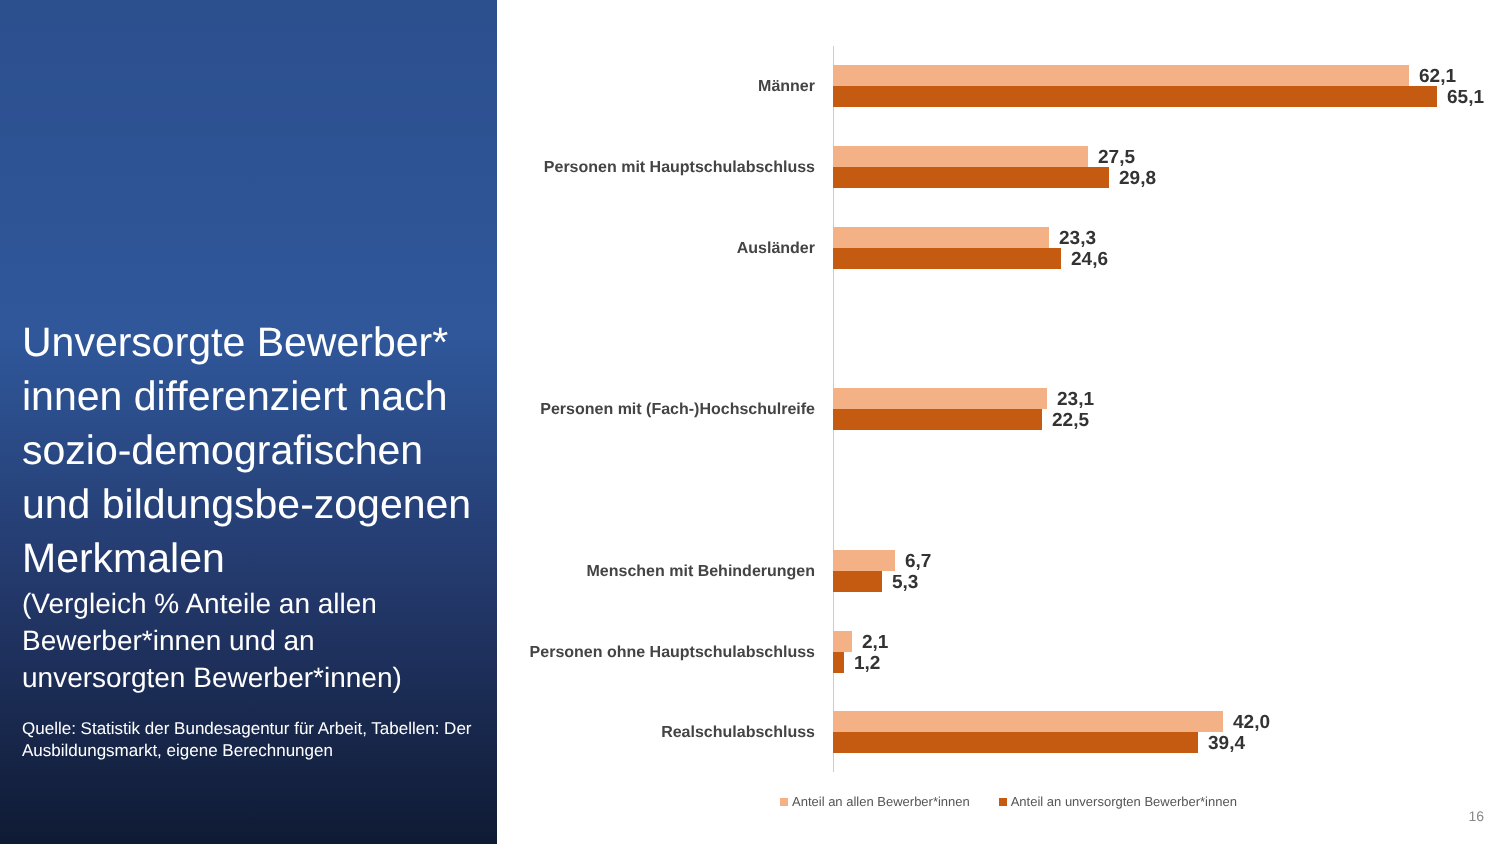Unversorgte Bewerber* innen differenziert nach sozio-demografischen und bildungsbe-zogenen Merkmalen
(Vergleich % Anteile an allen Bewerber*innen und an unversorgten Bewerber*innen)
Quelle: Statistik der Bundesagentur für Arbeit, Tabellen: Der Ausbildungsmarkt, eigene Berechnungen
Männer
62,1
65,1
Personen mit Hauptschulabschluss
27,5
29,8
Ausländer
23,3
24,6
Personen mit (Fach-)Hochschulreife
23,1
22,5
Menschen mit Behinderungen
6,7
5,3
Personen ohne Hauptschulabschluss
2,1
1,2
Realschulabschluss
42,0
39,4
Anteil an allen Bewerber*innen Anteil an unversorgten Bewerber*innen
16